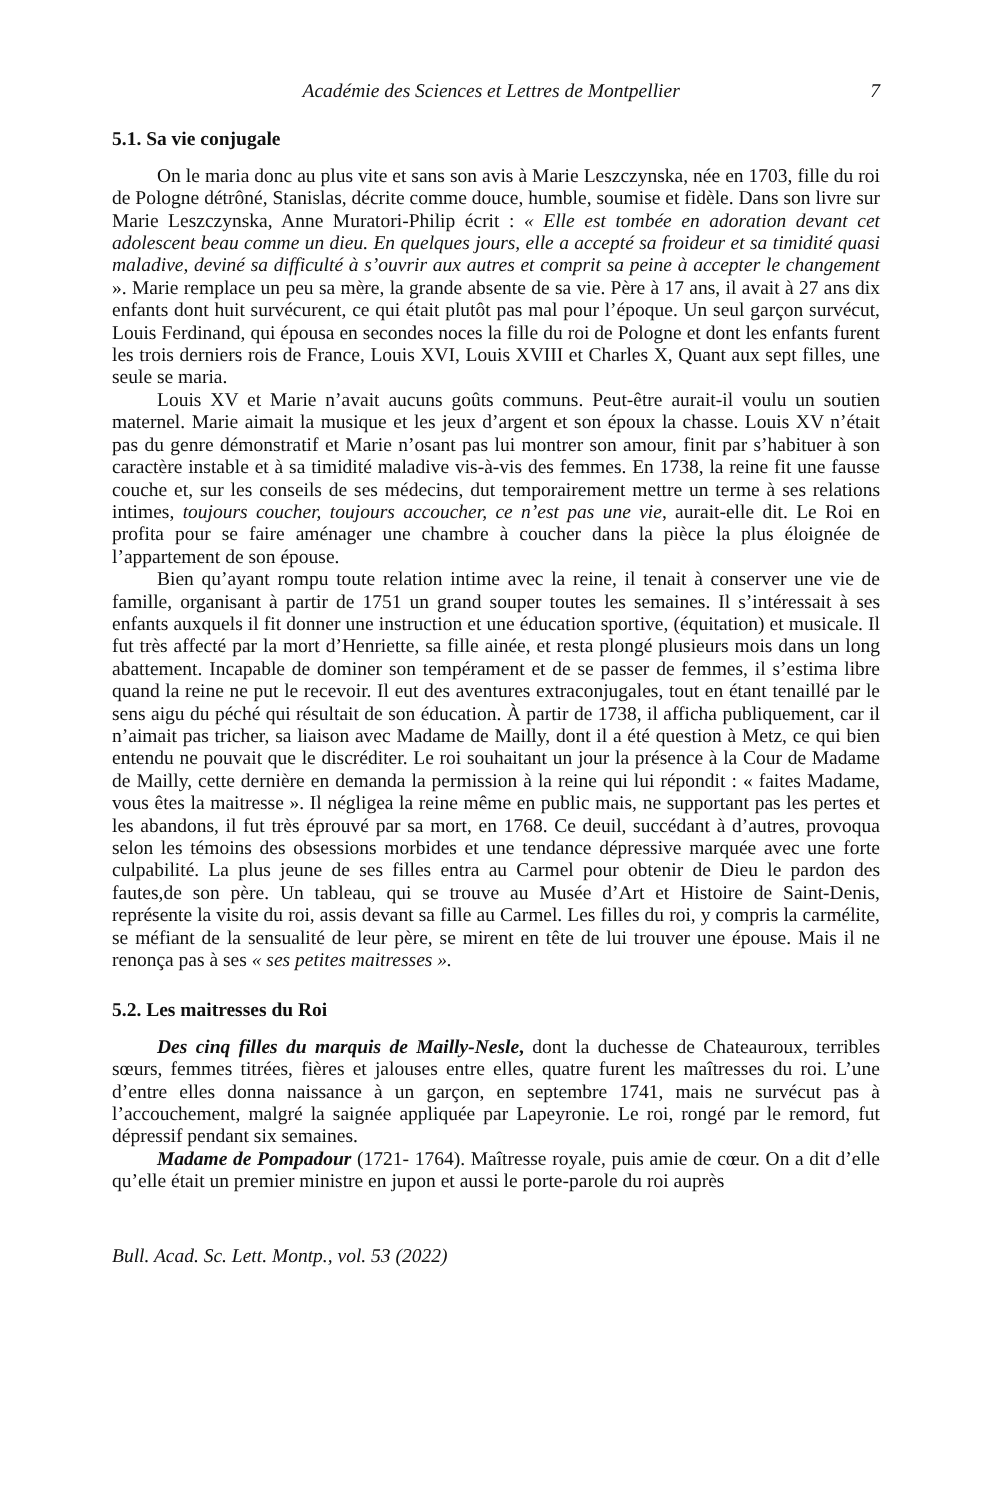Académie des Sciences et Lettres de Montpellier 7
5.1. Sa vie conjugale
On le maria donc au plus vite et sans son avis à Marie Leszczynska, née en 1703, fille du roi de Pologne détrôné, Stanislas, décrite comme douce, humble, soumise et fidèle. Dans son livre sur Marie Leszczynska, Anne Muratori-Philip écrit : « Elle est tombée en adoration devant cet adolescent beau comme un dieu. En quelques jours, elle a accepté sa froideur et sa timidité quasi maladive, deviné sa difficulté à s’ouvrir aux autres et comprit sa peine à accepter le changement ». Marie remplace un peu sa mère, la grande absente de sa vie. Père à 17 ans, il avait à 27 ans dix enfants dont huit survécurent, ce qui était plutôt pas mal pour l’époque. Un seul garçon survécut, Louis Ferdinand, qui épousa en secondes noces la fille du roi de Pologne et dont les enfants furent les trois derniers rois de France, Louis XVI, Louis XVIII et Charles X, Quant aux sept filles, une seule se maria.
Louis XV et Marie n’avait aucuns goûts communs. Peut-être aurait-il voulu un soutien maternel. Marie aimait la musique et les jeux d’argent et son époux la chasse. Louis XV n’était pas du genre démonstratif et Marie n’osant pas lui montrer son amour, finit par s’habituer à son caractère instable et à sa timidité maladive vis-à-vis des femmes. En 1738, la reine fit une fausse couche et, sur les conseils de ses médecins, dut temporairement mettre un terme à ses relations intimes, toujours coucher, toujours accoucher, ce n’est pas une vie, aurait-elle dit. Le Roi en profita pour se faire aménager une chambre à coucher dans la pièce la plus éloignée de l’appartement de son épouse.
Bien qu’ayant rompu toute relation intime avec la reine, il tenait à conserver une vie de famille, organisant à partir de 1751 un grand souper toutes les semaines. Il s’intéressait à ses enfants auxquels il fit donner une instruction et une éducation sportive, (équitation) et musicale. Il fut très affecté par la mort d’Henriette, sa fille ainée, et resta plongé plusieurs mois dans un long abattement. Incapable de dominer son tempérament et de se passer de femmes, il s’estima libre quand la reine ne put le recevoir. Il eut des aventures extraconjugales, tout en étant tenaillé par le sens aigu du péché qui résultait de son éducation. À partir de 1738, il afficha publiquement, car il n’aimait pas tricher, sa liaison avec Madame de Mailly, dont il a été question à Metz, ce qui bien entendu ne pouvait que le discréditer. Le roi souhaitant un jour la présence à la Cour de Madame de Mailly, cette dernière en demanda la permission à la reine qui lui répondit : « faites Madame, vous êtes la maitresse ». Il négligea la reine même en public mais, ne supportant pas les pertes et les abandons, il fut très éprouvé par sa mort, en 1768. Ce deuil, succédant à d’autres, provoqua selon les témoins des obsessions morbides et une tendance dépressive marquée avec une forte culpabilité. La plus jeune de ses filles entra au Carmel pour obtenir de Dieu le pardon des fautes,de son père. Un tableau, qui se trouve au Musée d’Art et Histoire de Saint-Denis, représente la visite du roi, assis devant sa fille au Carmel. Les filles du roi, y compris la carmélite, se méfiant de la sensualité de leur père, se mirent en tête de lui trouver une épouse. Mais il ne renonça pas à ses « ses petites maitresses ».
5.2. Les maitresses du Roi
Des cinq filles du marquis de Mailly-Nesle, dont la duchesse de Chateauroux, terribles sœurs, femmes titrées, fières et jalouses entre elles, quatre furent les maîtresses du roi. L’une d’entre elles donna naissance à un garçon, en septembre 1741, mais ne survécut pas à l’accouchement, malgré la saignée appliquée par Lapeyronie. Le roi, rongé par le remord, fut dépressif pendant six semaines.
Madame de Pompadour (1721- 1764). Maîtresse royale, puis amie de cœur. On a dit d’elle qu’elle était un premier ministre en jupon et aussi le porte-parole du roi auprès
Bull. Acad. Sc. Lett. Montp., vol. 53 (2022)